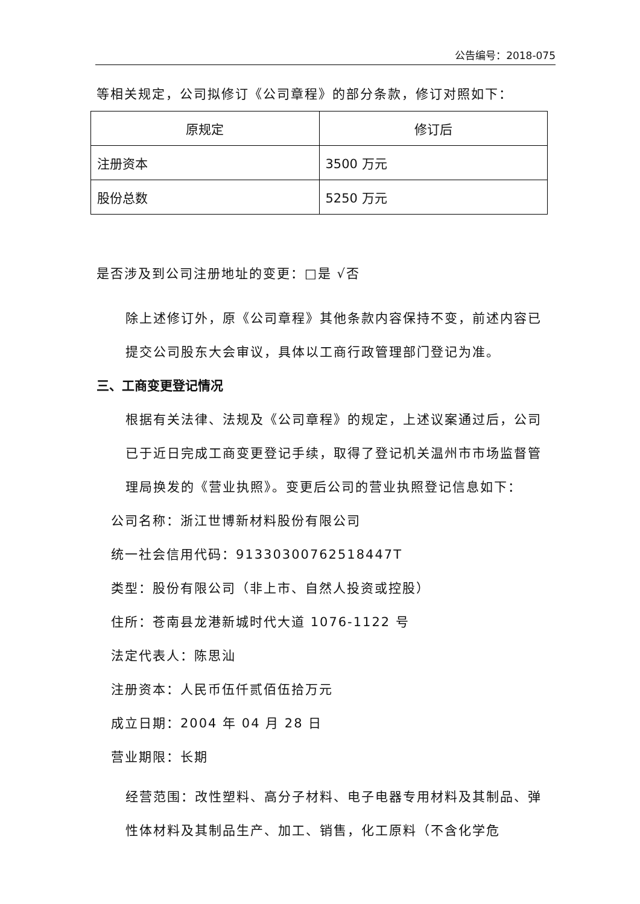公告编号：2018-075
等相关规定，公司拟修订《公司章程》的部分条款，修订对照如下：
| 原规定 | 修订后 |
| 注册资本 | 3500 万元 |
| 股份总数 | 5250 万元 |
是否涉及到公司注册地址的变更：□是 √否
除上述修订外，原《公司章程》其他条款内容保持不变，前述内容已提交公司股东大会审议，具体以工商行政管理部门登记为准。
三、工商变更登记情况
根据有关法律、法规及《公司章程》的规定，上述议案通过后，公司已于近日完成工商变更登记手续，取得了登记机关温州市市场监督管理局换发的《营业执照》。变更后公司的营业执照登记信息如下：
公司名称：浙江世博新材料股份有限公司
统一社会信用代码：91330300762518447T
类型：股份有限公司（非上市、自然人投资或控股）
住所：苍南县龙港新城时代大道 1076-1122 号
法定代表人：陈思汕
注册资本：人民币伍仟贰佰伍拾万元
成立日期：2004 年 04 月 28 日
营业期限：长期
经营范围：改性塑料、高分子材料、电子电器专用材料及其制品、弹性体材料及其制品生产、加工、销售，化工原料（不含化学危